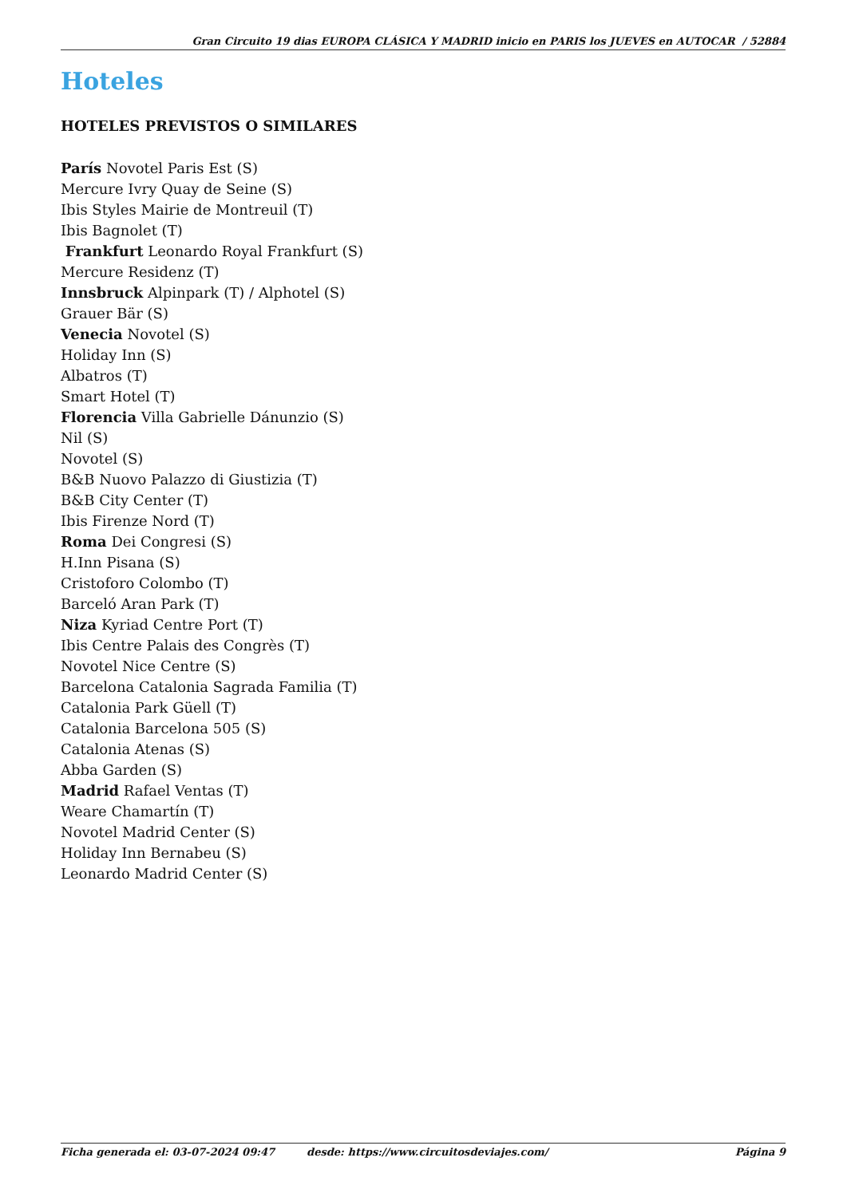Gran Circuito 19 dias EUROPA CLÁSICA Y MADRID inicio en PARIS los JUEVES en AUTOCAR / 52884
Hoteles
HOTELES PREVISTOS O SIMILARES
París Novotel Paris Est (S)
Mercure Ivry Quay de Seine (S)
Ibis Styles Mairie de Montreuil (T)
Ibis Bagnolet (T)
Frankfurt Leonardo Royal Frankfurt (S)
Mercure Residenz (T)
Innsbruck Alpinpark (T) / Alphotel (S)
Grauer Bär (S)
Venecia Novotel (S)
Holiday Inn (S)
Albatros (T)
Smart Hotel (T)
Florencia Villa Gabrielle Dánunzio (S)
Nil (S)
Novotel (S)
B&B Nuovo Palazzo di Giustizia (T)
B&B City Center (T)
Ibis Firenze Nord (T)
Roma Dei Congresi (S)
H.Inn Pisana (S)
Cristoforo Colombo (T)
Barceló Aran Park (T)
Niza Kyriad Centre Port (T)
Ibis Centre Palais des Congrès (T)
Novotel Nice Centre (S)
Barcelona Catalonia Sagrada Familia (T)
Catalonia Park Güell (T)
Catalonia Barcelona 505 (S)
Catalonia Atenas (S)
Abba Garden (S)
Madrid Rafael Ventas (T)
Weare Chamartín (T)
Novotel Madrid Center (S)
Holiday Inn Bernabeu (S)
Leonardo Madrid Center (S)
Ficha generada el: 03-07-2024 09:47 desde: https://www.circuitosdeviajes.com/ Página 9